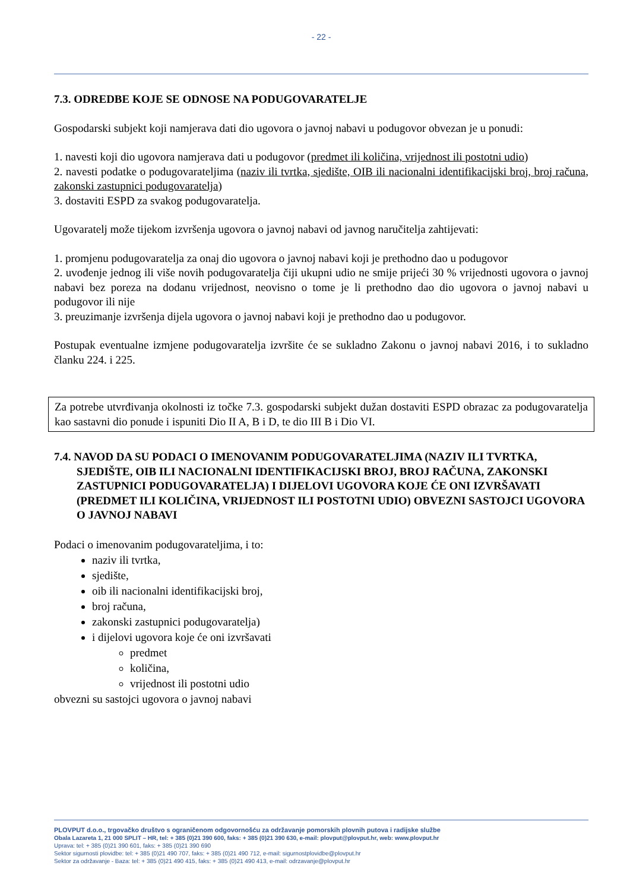- 22 -
7.3. ODREDBE KOJE SE ODNOSE NA PODUGOVARATELJE
Gospodarski subjekt koji namjerava dati dio ugovora o javnoj nabavi u podugovor obvezan je u ponudi:
1. navesti koji dio ugovora namjerava dati u podugovor (predmet ili količina, vrijednost ili postotni udio)
2. navesti podatke o podugovarateljima (naziv ili tvrtka, sjedište, OIB ili nacionalni identifikacijski broj, broj računa, zakonski zastupnici podugovaratelja)
3. dostaviti ESPD za svakog podugovaratelja.
Ugovaratelj može tijekom izvršenja ugovora o javnoj nabavi od javnog naručitelja zahtijevati:
1. promjenu podugovaratelja za onaj dio ugovora o javnoj nabavi koji je prethodno dao u podugovor
2. uvođenje jednog ili više novih podugovaratelja čiji ukupni udio ne smije prijeći 30 % vrijednosti ugovora o javnoj nabavi bez poreza na dodanu vrijednost, neovisno o tome je li prethodno dao dio ugovora o javnoj nabavi u podugovor ili nije
3. preuzimanje izvršenja dijela ugovora o javnoj nabavi koji je prethodno dao u podugovor.
Postupak eventualne izmjene podugovaratelja izvršite će se sukladno Zakonu o javnoj nabavi 2016, i to sukladno članku 224. i 225.
Za potrebe utvrđivanja okolnosti iz točke 7.3. gospodarski subjekt dužan dostaviti ESPD obrazac za podugovaratelja kao sastavni dio ponude i ispuniti Dio II A, B i D, te dio III B i Dio VI.
7.4. NAVOD DA SU PODACI O IMENOVANIM PODUGOVARATELJIMA (NAZIV ILI TVRTKA, SJEDIŠTE, OIB ILI NACIONALNI IDENTIFIKACIJSKI BROJ, BROJ RAČUNA, ZAKONSKI ZASTUPNICI PODUGOVARATELJA) I DIJELOVI UGOVORA KOJE ĆE ONI IZVRŠAVATI (PREDMET ILI KOLIČINA, VRIJEDNOST ILI POSTOTNI UDIO) OBVEZNI SASTOJCI UGOVORA O JAVNOJ NABAVI
Podaci o imenovanim podugovarateljima, i to:
naziv ili tvrtka,
sjedište,
oib ili nacionalni identifikacijski broj,
broj računa,
zakonski zastupnici podugovaratelja)
i dijelovi ugovora koje će oni izvršavati
predmet
količina,
vrijednost ili postotni udio
obvezni su sastojci ugovora o javnoj nabavi
PLOVPUT d.o.o., trgovačko društvo s ograničenom odgovornošću za održavanje pomorskih plovnih putova i radijske službe
Obala Lazareta 1, 21 000 SPLIT – HR, tel: + 385 (0)21 390 600, faks: + 385 (0)21 390 630, e-mail: plovput@plovput.hr, web: www.plovput.hr
Uprava: tel: + 385 (0)21 390 601, faks: + 385 (0)21 390 690
Sektor sigurnosti plovidbe: tel: + 385 (0)21 490 707, faks: + 385 (0)21 490 712, e-mail: sigurnostplovidbe@plovput.hr
Sektor za održavanje - Baza: tel: + 385 (0)21 490 415, faks: + 385 (0)21 490 413, e-mail: odrzavanje@plovput.hr